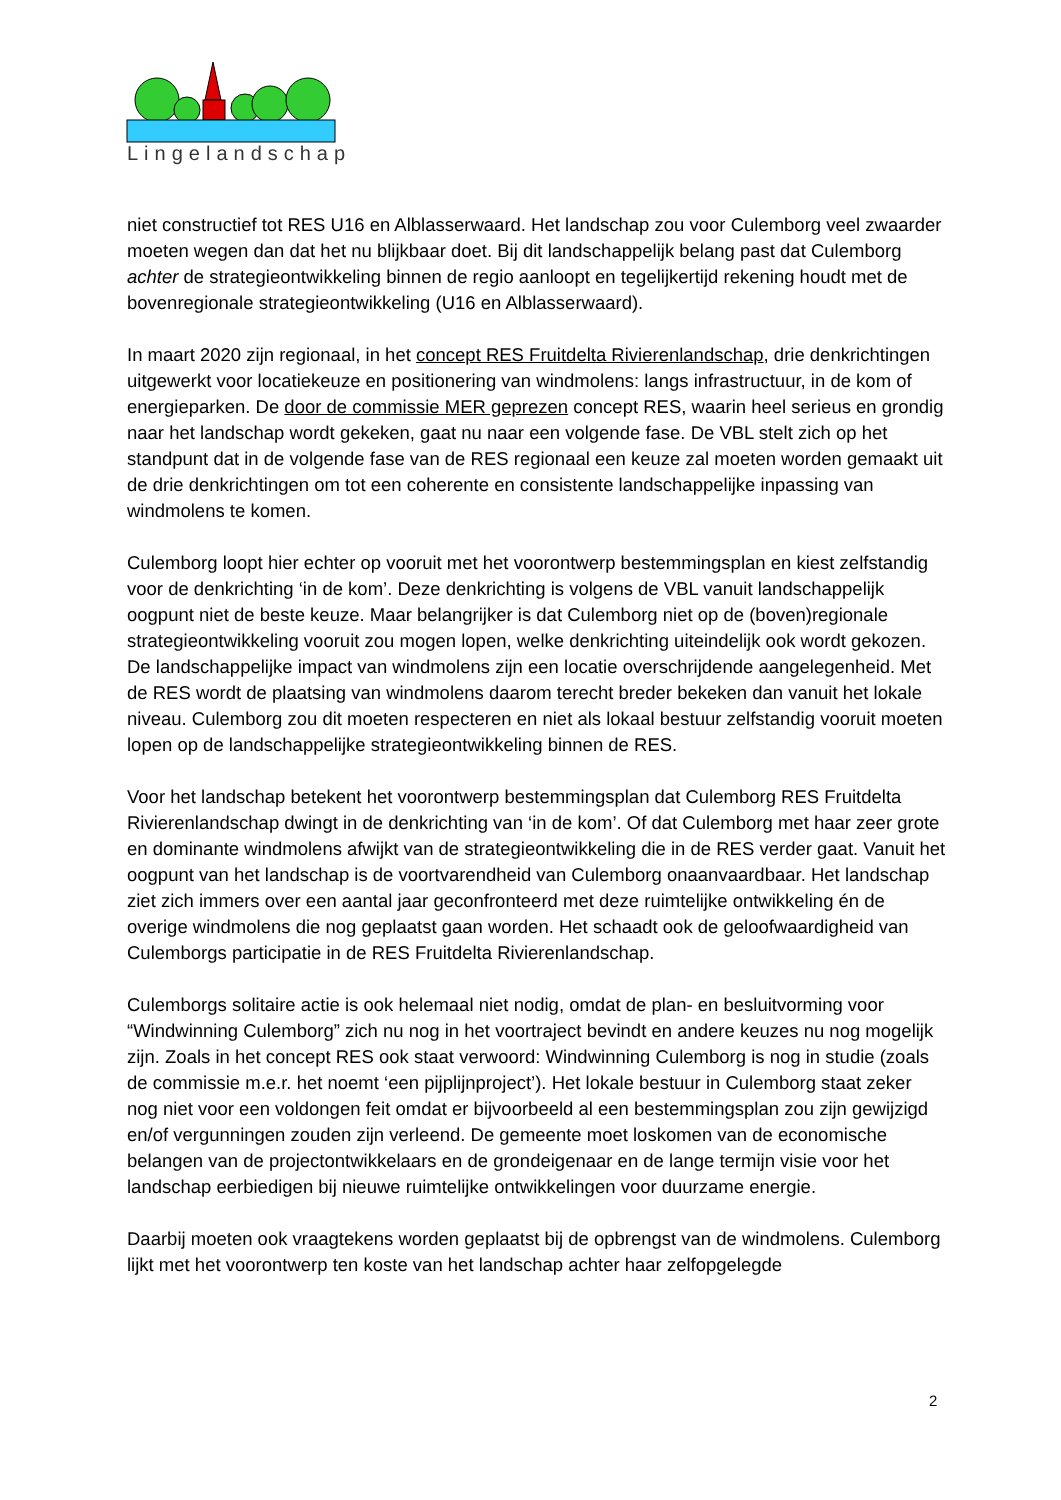Lingelandschap
niet constructief tot RES U16 en Alblasserwaard. Het landschap zou voor Culemborg veel zwaarder moeten wegen dan dat het nu blijkbaar doet. Bij dit landschappelijk belang past dat Culemborg achter de strategieontwikkeling binnen de regio aanloopt en tegelijkertijd rekening houdt met de bovenregionale strategieontwikkeling (U16 en Alblasserwaard).
In maart 2020 zijn regionaal, in het concept RES Fruitdelta Rivierenlandschap, drie denkrichtingen uitgewerkt voor locatiekeuze en positionering van windmolens: langs infrastructuur, in de kom of energieparken. De door de commissie MER geprezen concept RES, waarin heel serieus en grondig naar het landschap wordt gekeken, gaat nu naar een volgende fase. De VBL stelt zich op het standpunt dat in de volgende fase van de RES regionaal een keuze zal moeten worden gemaakt uit de drie denkrichtingen om tot een coherente en consistente landschappelijke inpassing van windmolens te komen.
Culemborg loopt hier echter op vooruit met het voorontwerp bestemmingsplan en kiest zelfstandig voor de denkrichting ‘in de kom’. Deze denkrichting is volgens de VBL vanuit landschappelijk oogpunt niet de beste keuze. Maar belangrijker is dat Culemborg niet op de (boven)regionale strategieontwikkeling vooruit zou mogen lopen, welke denkrichting uiteindelijk ook wordt gekozen. De landschappelijke impact van windmolens zijn een locatie overschrijdende aangelegenheid. Met de RES wordt de plaatsing van windmolens daarom terecht breder bekeken dan vanuit het lokale niveau. Culemborg zou dit moeten respecteren en niet als lokaal bestuur zelfstandig vooruit moeten lopen op de landschappelijke strategieontwikkeling binnen de RES.
Voor het landschap betekent het voorontwerp bestemmingsplan dat Culemborg RES Fruitdelta Rivierenlandschap dwingt in de denkrichting van ‘in de kom’. Of dat Culemborg met haar zeer grote en dominante windmolens afwijkt van de strategieontwikkeling die in de RES verder gaat. Vanuit het oogpunt van het landschap is de voortvarendheid van Culemborg onaanvaardbaar. Het landschap ziet zich immers over een aantal jaar geconfronteerd met deze ruimtelijke ontwikkeling én de overige windmolens die nog geplaatst gaan worden. Het schaadt ook de geloofwaardigheid van Culemborgs participatie in de RES Fruitdelta Rivierenlandschap.
Culemborgs solitaire actie is ook helemaal niet nodig, omdat de plan- en besluitvorming voor “Windwinning Culemborg” zich nu nog in het voortraject bevindt en andere keuzes nu nog mogelijk zijn. Zoals in het concept RES ook staat verwoord: Windwinning Culemborg is nog in studie (zoals de commissie m.e.r. het noemt ‘een pijplijnproject’). Het lokale bestuur in Culemborg staat zeker nog niet voor een voldongen feit omdat er bijvoorbeeld al een bestemmingsplan zou zijn gewijzigd en/of vergunningen zouden zijn verleend. De gemeente moet loskomen van de economische belangen van de projectontwikkelaars en de grondeigenaar en de lange termijn visie voor het landschap eerbiedigen bij nieuwe ruimtelijke ontwikkelingen voor duurzame energie.
Daarbij moeten ook vraagtekens worden geplaatst bij de opbrengst van de windmolens. Culemborg lijkt met het voorontwerp ten koste van het landschap achter haar zelfopgelegde
2